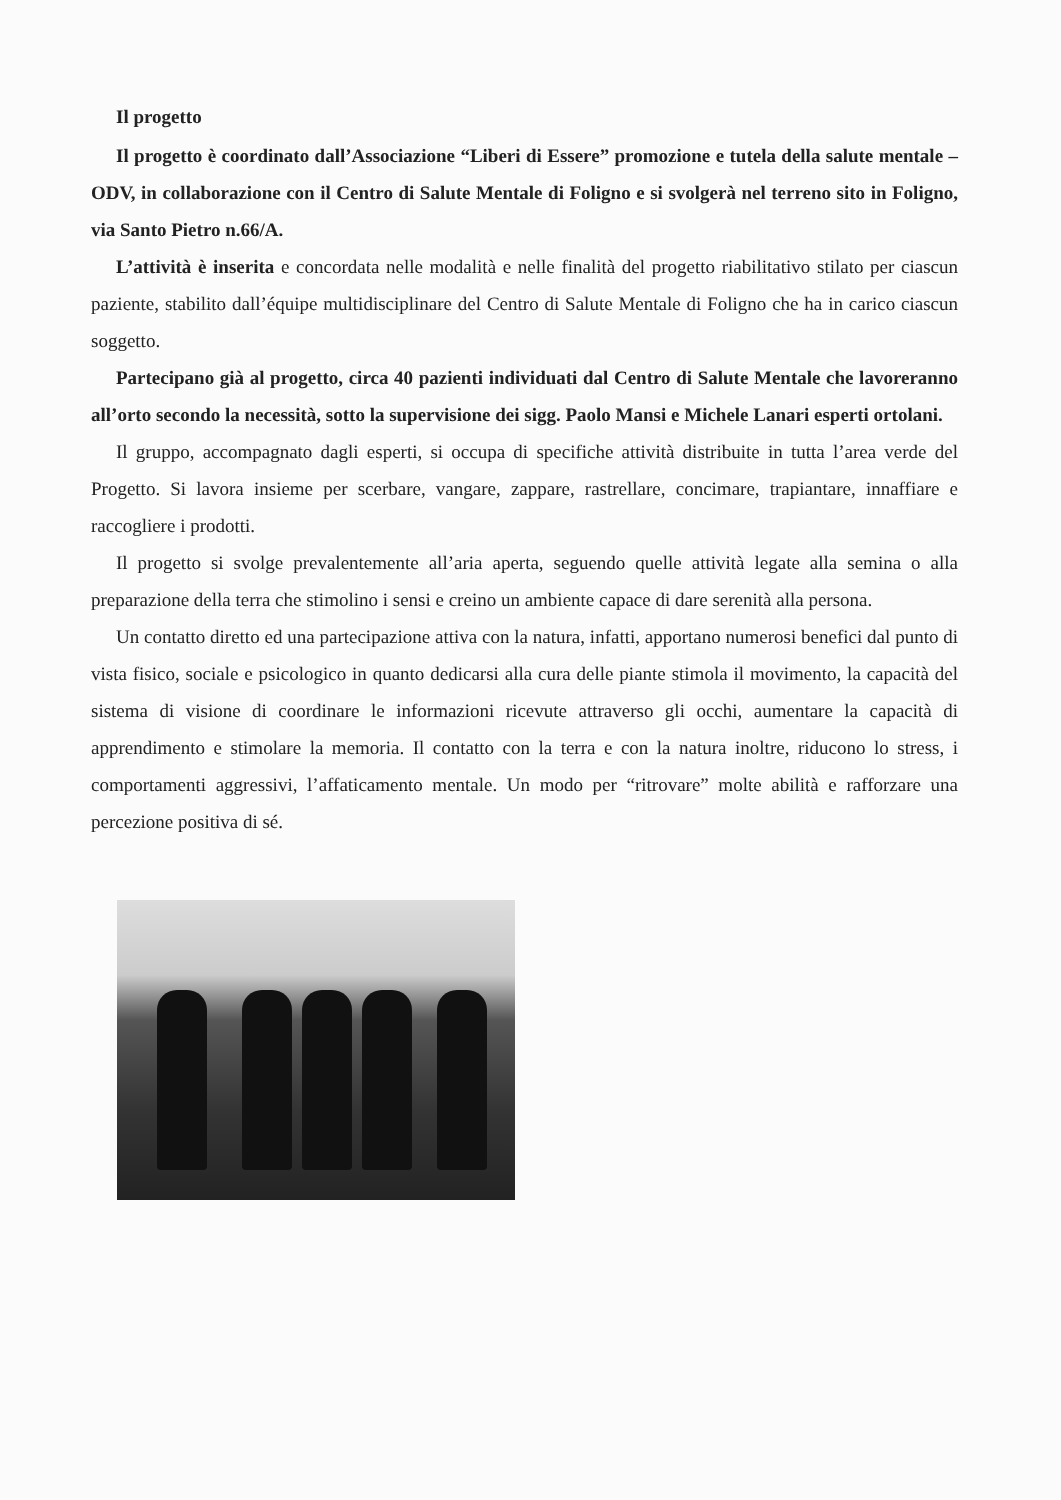Il progetto
Il progetto è coordinato dall’Associazione “Liberi di Essere” promozione e tutela della salute mentale – ODV, in collaborazione con il Centro di Salute Mentale di Foligno e si svolgerà nel terreno sito in Foligno, via Santo Pietro n.66/A.
L’attività è inserita e concordata nelle modalità e nelle finalità del progetto riabilitativo stilato per ciascun paziente, stabilito dall’équipe multidisciplinare del Centro di Salute Mentale di Foligno che ha in carico ciascun soggetto.
Partecipano già al progetto, circa 40 pazienti individuati dal Centro di Salute Mentale che lavoreranno all’orto secondo la necessità, sotto la supervisione dei sigg. Paolo Mansi e Michele Lanari esperti ortolani.
Il gruppo, accompagnato dagli esperti, si occupa di specifiche attività distribuite in tutta l’area verde del Progetto. Si lavora insieme per scerbare, vangare, zappare, rastrellare, concimare, trapiantare, innaffiare e raccogliere i prodotti.
Il progetto si svolge prevalentemente all’aria aperta, seguendo quelle attività legate alla semina o alla preparazione della terra che stimolino i sensi e creino un ambiente capace di dare serenità alla persona.
Un contatto diretto ed una partecipazione attiva con la natura, infatti, apportano numerosi benefici dal punto di vista fisico, sociale e psicologico in quanto dedicarsi alla cura delle piante stimola il movimento, la capacità del sistema di visione di coordinare le informazioni ricevute attraverso gli occhi, aumentare la capacità di apprendimento e stimolare la memoria. Il contatto con la terra e con la natura inoltre, riducono lo stress, i comportamenti aggressivi, l’affaticamento mentale. Un modo per “ritrovare” molte abilità e rafforzare una percezione positiva di sé.